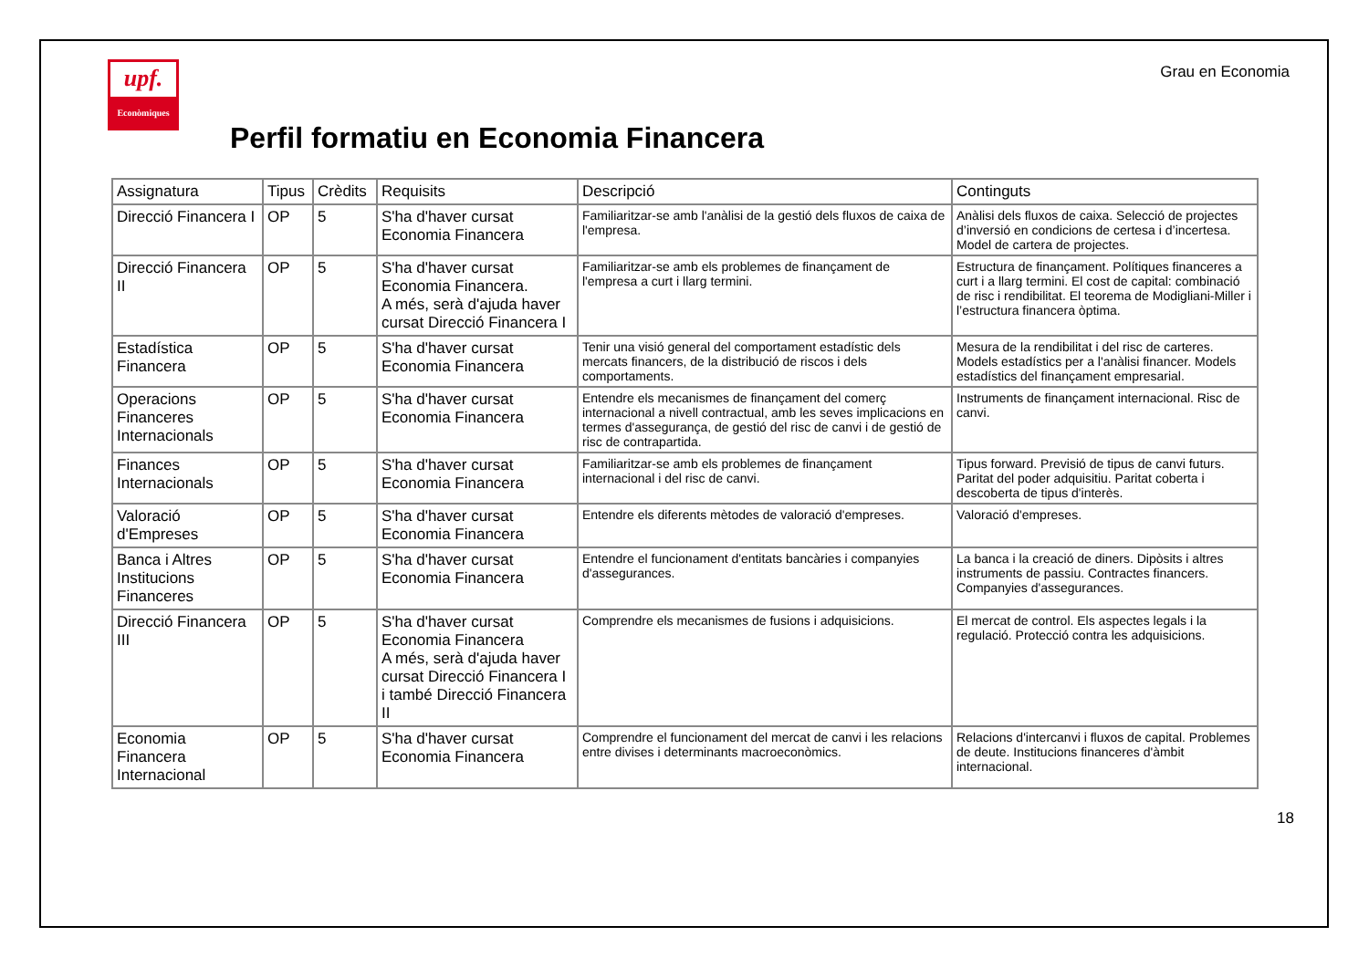upf.
Econòmiques
Grau en Economia
Perfil formatiu en Economia Financera
| Assignatura | Tipus | Crèdits | Requisits | Descripció | Continguts |
| --- | --- | --- | --- | --- | --- |
| Direcció Financera I | OP | 5 | S'ha d'haver cursat Economia Financera | Familiaritzar-se amb l'anàlisi de la gestió dels fluxos de caixa de l'empresa. | Anàlisi dels fluxos de caixa. Selecció de projectes d’inversió en condicions de certesa i d’incertesa. Model de cartera de projectes. |
| Direcció Financera II | OP | 5 | S'ha d'haver cursat Economia Financera. A més, serà d'ajuda haver cursat Direcció Financera I | Familiaritzar-se amb els problemes de finançament de l'empresa a curt i llarg termini. | Estructura de finançament. Polítiques financeres a curt i a llarg termini. El cost de capital: combinació de risc i rendibilitat. El teorema de Modigliani-Miller i l’estructura financera òptima. |
| Estadística Financera | OP | 5 | S'ha d'haver cursat Economia Financera | Tenir una visió general del comportament estadístic dels mercats financers, de la distribució de riscos i dels comportaments. | Mesura de la rendibilitat i del risc de carteres. Models estadístics per a l'anàlisi financer. Models estadístics del finançament empresarial. |
| Operacions Financeres Internacionals | OP | 5 | S'ha d'haver cursat Economia Financera | Entendre els mecanismes de finançament del comerç internacional a nivell contractual, amb les seves implicacions en termes d'assegurança, de gestió del risc de canvi i de gestió de risc de contrapartida. | Instruments de finançament internacional. Risc de canvi. |
| Finances Internacionals | OP | 5 | S'ha d'haver cursat Economia Financera | Familiaritzar-se amb els problemes de finançament internacional i del risc de canvi. | Tipus forward. Previsió de tipus de canvi futurs. Paritat del poder adquisitiu. Paritat coberta i descoberta de tipus d'interès. |
| Valoració d'Empreses | OP | 5 | S'ha d'haver cursat Economia Financera | Entendre els diferents mètodes de valoració d'empreses. | Valoració d'empreses. |
| Banca i Altres Institucions Financeres | OP | 5 | S'ha d'haver cursat Economia Financera | Entendre el funcionament d'entitats bancàries i companyies d'assegurances. | La banca i la creació de diners. Dipòsits i altres instruments de passiu. Contractes financers. Companyies d'assegurances. |
| Direcció Financera III | OP | 5 | S'ha d'haver cursat Economia Financera A més, serà d'ajuda haver cursat Direcció Financera I i també Direcció Financera II | Comprendre els mecanismes de fusions i adquisicions. | El mercat de control. Els aspectes legals i la regulació. Protecció contra les adquisicions. |
| Economia Financera Internacional | OP | 5 | S'ha d'haver cursat Economia Financera | Comprendre el funcionament del mercat de canvi i les relacions entre divises i determinants macroeconòmics. | Relacions d'intercanvi i fluxos de capital. Problemes de deute. Institucions financeres d'àmbit internacional. |
18